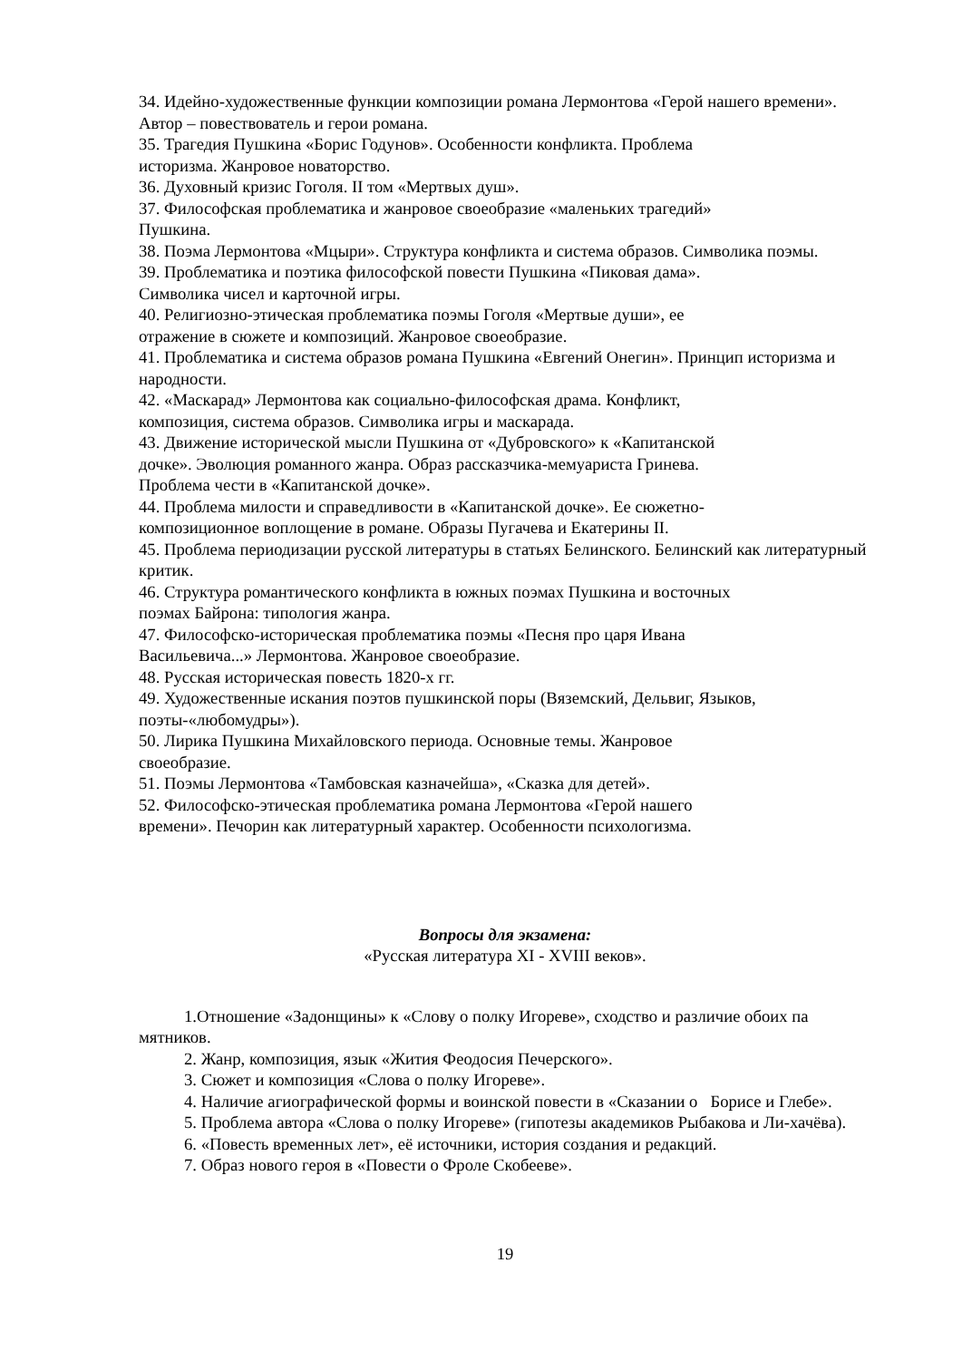34. Идейно-художественные функции композиции романа Лермонтова «Герой нашего времени». Автор – повествователь и герои романа.
35. Трагедия Пушкина «Борис Годунов». Особенности конфликта. Проблема
историзма. Жанровое новаторство.
36. Духовный кризис Гоголя. II том «Мертвых душ».
37. Философская проблематика и жанровое своеобразие «маленьких трагедий»
Пушкина.
38. Поэма Лермонтова «Мцыри». Структура конфликта и система образов. Символика поэмы.
39. Проблематика и поэтика философской повести Пушкина «Пиковая дама».
Символика чисел и карточной игры.
40. Религиозно-этическая проблематика поэмы Гоголя «Мертвые души», ее
отражение в сюжете и композиций. Жанровое своеобразие.
41. Проблематика и система образов романа Пушкина «Евгений Онегин». Принцип историзма и народности.
42. «Маскарад» Лермонтова как социально-философская драма. Конфликт,
композиция, система образов. Символика игры и маскарада.
43. Движение исторической мысли Пушкина от «Дубровского» к «Капитанской
дочке». Эволюция романного жанра. Образ рассказчика-мемуариста Гринева.
Проблема чести в «Капитанской дочке».
44. Проблема милости и справедливости в «Капитанской дочке». Ее сюжетно-
композиционное воплощение в романе. Образы Пугачева и Екатерины II.
45. Проблема периодизации русской литературы в статьях Белинского. Белинский как литературный критик.
46. Структура романтического конфликта в южных поэмах Пушкина и восточных
поэмах Байрона: типология жанра.
47. Философско-историческая проблематика поэмы «Песня про царя Ивана
Васильевича...» Лермонтова. Жанровое своеобразие.
48. Русская историческая повесть 1820-х гг.
49. Художественные искания поэтов пушкинской поры (Вяземский, Дельвиг, Языков, поэты-«любомудры»).
50. Лирика Пушкина Михайловского периода. Основные темы. Жанровое
своеобразие.
51. Поэмы Лермонтова «Тамбовская казначейша», «Сказка для детей».
52. Философско-этическая проблематика романа Лермонтова «Герой нашего
времени». Печорин как литературный характер. Особенности психологизма.
Вопросы для экзамена:
«Русская литература XI - XVIII веков».
1.Отношение «Задонщины» к «Слову о полку Игореве», сходство и различие обоих па мятников.
2. Жанр, композиция, язык «Жития Феодосия Печерского».
3. Сюжет и композиция «Слова о полку Игореве».
4. Наличие агиографической формы и воинской повести в «Сказании о Борисе и Глебе».
5. Проблема автора «Слова о полку Игореве» (гипотезы академиков Рыбакова и Ли-хачёва).
6. «Повесть временных лет», её источники, история создания и редакций.
7. Образ нового героя в «Повести о Фроле Скобееве».
19